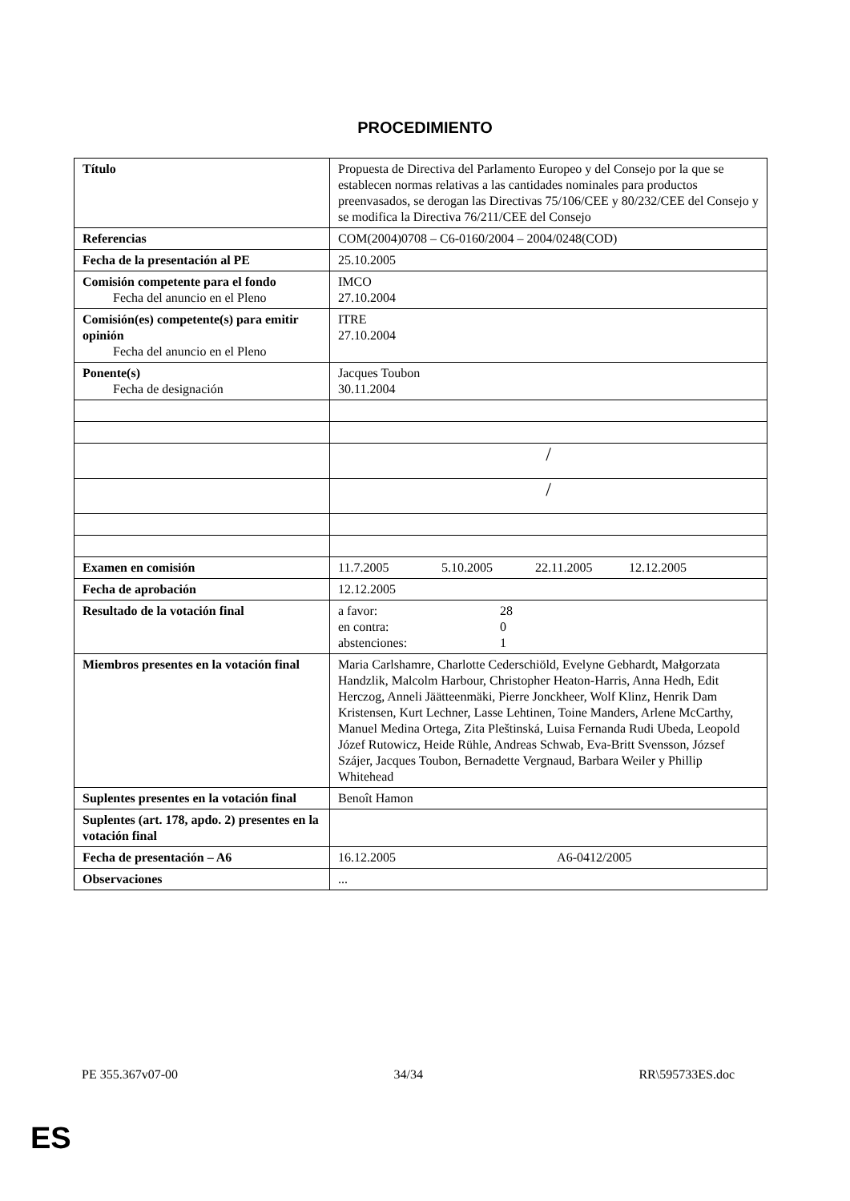PROCEDIMIENTO
| Título | Propuesta de Directiva del Parlamento Europeo y del Consejo por la que se establecen normas relativas a las cantidades nominales para productos preenvasados, se derogan las Directivas 75/106/CEE y 80/232/CEE del Consejo y se modifica la Directiva 76/211/CEE del Consejo |
| Referencias | COM(2004)0708 – C6-0160/2004 – 2004/0248(COD) |
| Fecha de la presentación al PE | 25.10.2005 |
| Comisión competente para el fondo Fecha del anuncio en el Pleno | IMCO 27.10.2004 |
| Comisión(es) competente(s) para emitir opinión Fecha del anuncio en el Pleno | ITRE 27.10.2004 |
| Ponente(s) Fecha de designación | Jacques Toubon 30.11.2004 |
| | / |
| | / |
| Examen en comisión | 11.7.2005 5.10.2005 22.11.2005 12.12.2005 |
| Fecha de aprobación | 12.12.2005 |
| Resultado de la votación final | a favor: 28 en contra: 0 abstenciones: 1 |
| Miembros presentes en la votación final | Maria Carlshamre, Charlotte Cederschiöld, Evelyne Gebhardt, Małgorzata Handzlik, Malcolm Harbour, Christopher Heaton-Harris, Anna Hedh, Edit Herczog, Anneli Jäätteenmäki, Pierre Jonckheer, Wolf Klinz, Henrik Dam Kristensen, Kurt Lechner, Lasse Lehtinen, Toine Manders, Arlene McCarthy, Manuel Medina Ortega, Zita Pleštinská, Luisa Fernanda Rudi Ubeda, Leopold Józef Rutowicz, Heide Rühle, Andreas Schwab, Eva-Britt Svensson, József Szájer, Jacques Toubon, Bernadette Vergnaud, Barbara Weiler y Phillip Whitehead |
| Suplentes presentes en la votación final | Benoît Hamon |
| Suplentes (art. 178, apdo. 2) presentes en la votación final | |
| Fecha de presentación – A6 | 16.12.2005 A6-0412/2005 |
| Observaciones | ... |
PE 355.367v07-00 34/34 RR\595733ES.doc
ES